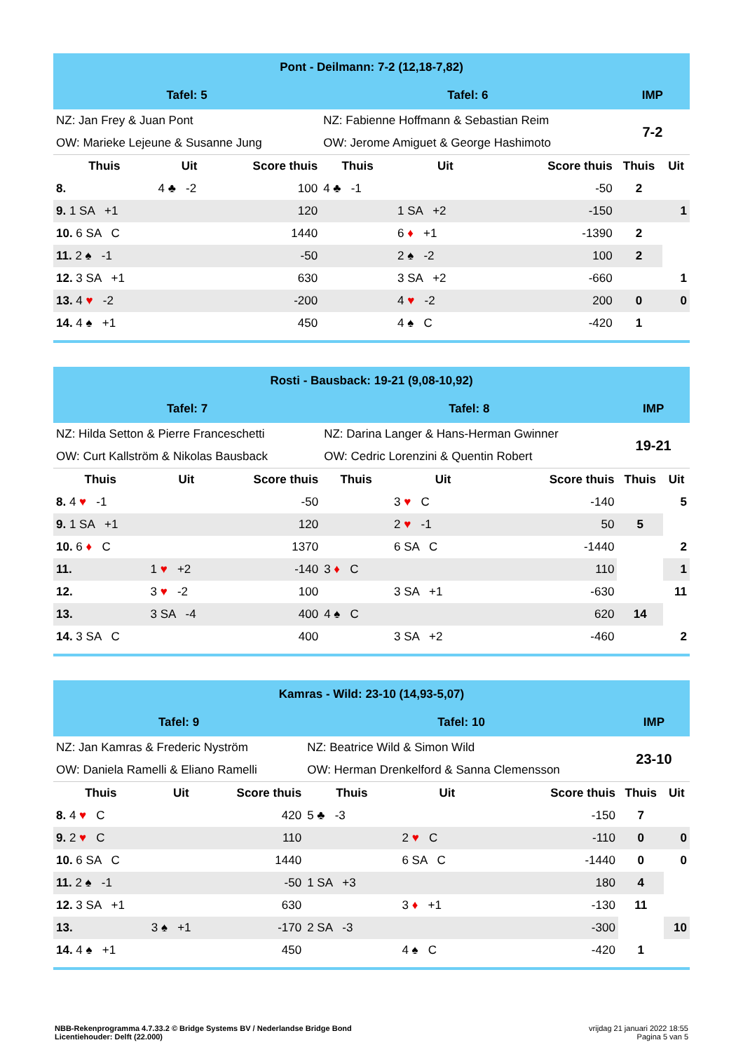| Pont - Deilmann: 7-2 (12,18-7,82) | | | | | | | | | |
| Tafel: 5 | | | | Tafel: 6 | | | | IMP | |
| NZ: Jan Frey & Juan Pont | | | | NZ: Fabienne Hoffmann & Sebastian Reim | | | | 7-2 | |
| OW: Marieke Lejeune & Susanne Jung | | | | OW: Jerome Amiguet & George Hashimoto | | | | | |
| Thuis | Uit | | Score thuis | Thuis | Uit | | Score thuis | Thuis | Uit |
| 8. | 4 ♣ -2 | | 100 | 4 ♣ -1 | | | -50 | 2 | |
| 9. 1 SA +1 | | | 120 | | 1 SA +2 | | -150 | | 1 |
| 10. 6 SA C | | | 1440 | | 6 ♦ +1 | | -1390 | 2 | |
| 11. 2 ♠ -1 | | | -50 | | 2 ♠ -2 | | 100 | 2 | |
| 12. 3 SA +1 | | | 630 | | 3 SA +2 | | -660 | | 1 |
| 13. 4 ♥ -2 | | | -200 | | 4 ♥ -2 | | 200 | 0 | 0 |
| 14. 4 ♠ +1 | | | 450 | | 4 ♠ C | | -420 | 1 | |
| Rosti - Bausback: 19-21 (9,08-10,92) | | | | | | | | | |
| Tafel: 7 | | | | Tafel: 8 | | | | IMP | |
| NZ: Hilda Setton & Pierre Franceschetti | | | | NZ: Darina Langer & Hans-Herman Gwinner | | | | 19-21 | |
| OW: Curt Kallström & Nikolas Bausback | | | | OW: Cedric Lorenzini & Quentin Robert | | | | | |
| Thuis | Uit | | Score thuis | Thuis | Uit | | Score thuis | Thuis | Uit |
| 8. 4 ♥ -1 | | | -50 | | 3 ♥ C | | -140 | | 5 |
| 9. 1 SA +1 | | | 120 | | 2 ♥ -1 | | 50 | 5 | |
| 10. 6 ♦ C | | | 1370 | | 6 SA C | | -1440 | | 2 |
| 11. | 1 ♥ +2 | | -140 | 3 ♦ C | | | 110 | | 1 |
| 12. | 3 ♥ -2 | | 100 | | 3 SA +1 | | -630 | | 11 |
| 13. | 3 SA -4 | | 400 | 4 ♠ C | | | 620 | 14 | |
| 14. 3 SA C | | | 400 | | 3 SA +2 | | -460 | | 2 |
| Kamras - Wild: 23-10 (14,93-5,07) | | | | | | | | | |
| Tafel: 9 | | | | Tafel: 10 | | | | IMP | |
| NZ: Jan Kamras & Frederic Nyström | | | | NZ: Beatrice Wild & Simon Wild | | | | 23-10 | |
| OW: Daniela Ramelli & Eliano Ramelli | | | | OW: Herman Drenkelford & Sanna Clemensson | | | | | |
| Thuis | Uit | | Score thuis | Thuis | Uit | | Score thuis | Thuis | Uit |
| 8. 4 ♥ C | | | 420 | 5 ♣ -3 | | | -150 | 7 | |
| 9. 2 ♥ C | | | 110 | | 2 ♥ C | | -110 | 0 | 0 |
| 10. 6 SA C | | | 1440 | | 6 SA C | | -1440 | 0 | 0 |
| 11. 2 ♠ -1 | | | -50 | 1 SA +3 | | | 180 | 4 | |
| 12. 3 SA +1 | | | 630 | | 3 ♦ +1 | | -130 | 11 | |
| 13. | 3 ♠ +1 | | -170 | 2 SA -3 | | | -300 | | 10 |
| 14. 4 ♠ +1 | | | 450 | | 4 ♠ C | | -420 | 1 | |
NBB-Rekenprogramma 4.7.33.2 © Bridge Systems BV / Nederlandse Bridge Bond
Licentiehouder: Delft (22.000)
vrijdag 21 januari 2022 18:55
Pagina 5 van 5